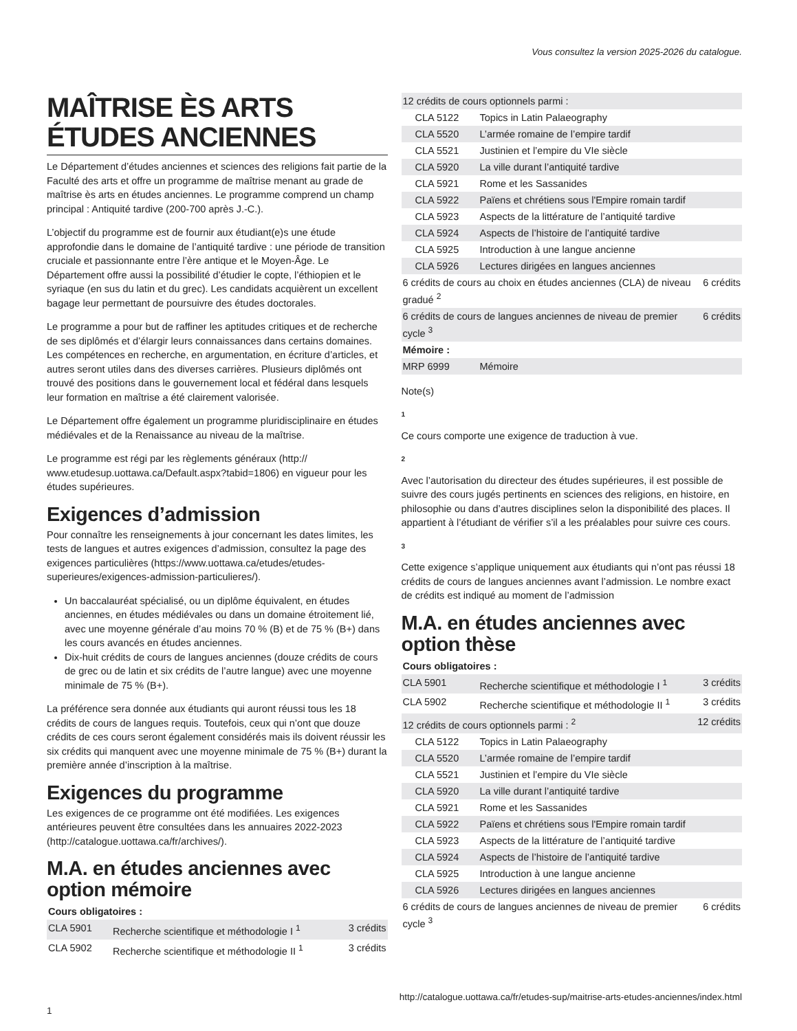Vous consultez la version 2025-2026 du catalogue.
MAÎTRISE ÈS ARTS ÉTUDES ANCIENNES
Le Département d’études anciennes et sciences des religions fait partie de la Faculté des arts et offre un programme de maîtrise menant au grade de maîtrise ès arts en études anciennes. Le programme comprend un champ principal : Antiquité tardive (200-700 après J.-C.).
L’objectif du programme est de fournir aux étudiant(e)s une étude approfondie dans le domaine de l’antiquité tardive : une période de transition cruciale et passionnante entre l’ère antique et le Moyen-Âge. Le Département offre aussi la possibilité d’étudier le copte, l’éthiopien et le syriaque (en sus du latin et du grec). Les candidats acquièrent un excellent bagage leur permettant de poursuivre des études doctorales.
Le programme a pour but de raffiner les aptitudes critiques et de recherche de ses diplômés et d’élargir leurs connaissances dans certains domaines. Les compétences en recherche, en argumentation, en écriture d’articles, et autres seront utiles dans des diverses carrières. Plusieurs diplômés ont trouvé des positions dans le gouvernement local et fédéral dans lesquels leur formation en maîtrise a été clairement valorisée.
Le Département offre également un programme pluridisciplinaire en études médiévales et de la Renaissance au niveau de la maîtrise.
Le programme est régi par les règlements généraux (http:// www.etudesup.uottawa.ca/Default.aspx?tabid=1806) en vigueur pour les études supérieures.
Exigences d’admission
Pour connaître les renseignements à jour concernant les dates limites, les tests de langues et autres exigences d’admission, consultez la page des exigences particulières (https://www.uottawa.ca/etudes/etudes-superieures/exigences-admission-particulieres/).
Un baccalauréat spécialisé, ou un diplôme équivalent, en études anciennes, en études médiévales ou dans un domaine étroitement lié, avec une moyenne générale d’au moins 70 % (B) et de 75 % (B+) dans les cours avancés en études anciennes.
Dix-huit crédits de cours de langues anciennes (douze crédits de cours de grec ou de latin et six crédits de l’autre langue) avec une moyenne minimale de 75 % (B+).
La préférence sera donnée aux étudiants qui auront réussi tous les 18 crédits de cours de langues requis. Toutefois, ceux qui n’ont que douze crédits de ces cours seront également considérés mais ils doivent réussir les six crédits qui manquent avec une moyenne minimale de 75 % (B+) durant la première année d’inscription à la maîtrise.
Exigences du programme
Les exigences de ce programme ont été modifiées. Les exigences antérieures peuvent être consultées dans les annuaires 2022-2023 (http://catalogue.uottawa.ca/fr/archives/).
M.A. en études anciennes avec option mémoire
| Cours obligatoires : | | |
| CLA 5901 | Recherche scientifique et méthodologie I <sup>1</sup> | 3 crédits |
| CLA 5902 | Recherche scientifique et méthodologie II <sup>1</sup> | 3 crédits |
| 12 crédits de cours optionnels parmi : | | |
| CLA 5122 | Topics in Latin Palaeography | |
| CLA 5520 | L’armée romaine de l’empire tardif | |
| CLA 5521 | Justinien et l’empire du VIe siècle | |
| CLA 5920 | La ville durant l’antiquité tardive | |
| CLA 5921 | Rome et les Sassanides | |
| CLA 5922 | Païens et chrétiens sous l'Empire romain tardif | |
| CLA 5923 | Aspects de la littérature de l’antiquité tardive | |
| CLA 5924 | Aspects de l’histoire de l’antiquité tardive | |
| CLA 5925 | Introduction à une langue ancienne | |
| CLA 5926 | Lectures dirigées en langues anciennes | |
| 6 crédits de cours au choix en études anciennes (CLA) de niveau gradué <sup>2</sup> | | 6 crédits |
| 6 crédits de cours de langues anciennes de niveau de premier cycle <sup>3</sup> | | 6 crédits |
| Mémoire : | | |
| MRP 6999 | Mémoire | |
Note(s)
1
Ce cours comporte une exigence de traduction à vue.
2
Avec l’autorisation du directeur des études supérieures, il est possible de suivre des cours jugés pertinents en sciences des religions, en histoire, en philosophie ou dans d’autres disciplines selon la disponibilité des places. Il appartient à l’étudiant de vérifier s’il a les préalables pour suivre ces cours.
3
Cette exigence s’applique uniquement aux étudiants qui n’ont pas réussi 18 crédits de cours de langues anciennes avant l’admission. Le nombre exact de crédits est indiqué au moment de l’admission
M.A. en études anciennes avec option thèse
| Cours obligatoires : | | |
| CLA 5901 | Recherche scientifique et méthodologie I <sup>1</sup> | 3 crédits |
| CLA 5902 | Recherche scientifique et méthodologie II <sup>1</sup> | 3 crédits |
| 12 crédits de cours optionnels parmi : <sup>2</sup> | | 12 crédits |
| CLA 5122 | Topics in Latin Palaeography | |
| CLA 5520 | L’armée romaine de l’empire tardif | |
| CLA 5521 | Justinien et l’empire du VIe siècle | |
| CLA 5920 | La ville durant l’antiquité tardive | |
| CLA 5921 | Rome et les Sassanides | |
| CLA 5922 | Païens et chrétiens sous l'Empire romain tardif | |
| CLA 5923 | Aspects de la littérature de l’antiquité tardive | |
| CLA 5924 | Aspects de l’histoire de l’antiquité tardive | |
| CLA 5925 | Introduction à une langue ancienne | |
| CLA 5926 | Lectures dirigées en langues anciennes | |
| 6 crédits de cours de langues anciennes de niveau de premier cycle <sup>3</sup> | | 6 crédits |
http://catalogue.uottawa.ca/fr/etudes-sup/maitrise-arts-etudes-anciennes/index.html
1